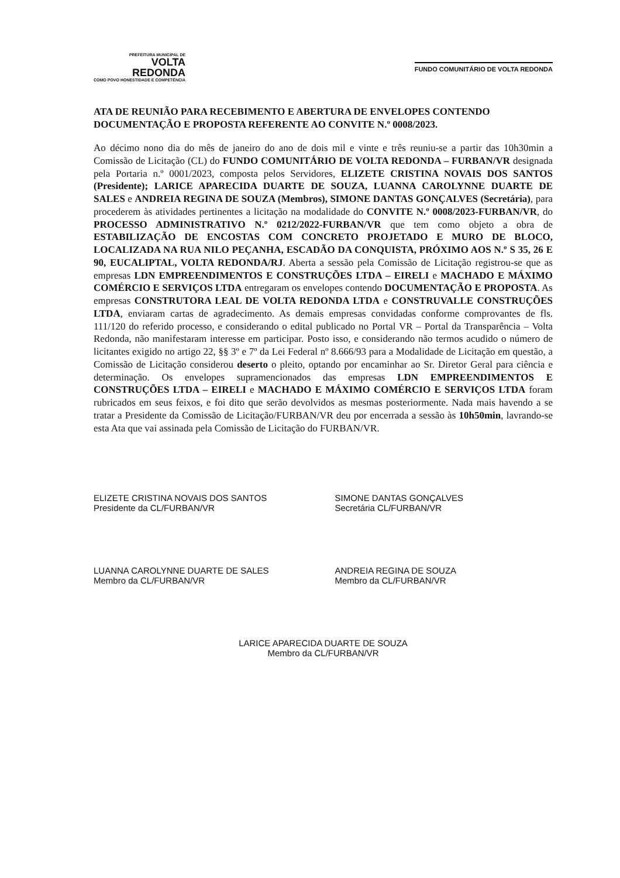PREFEITURA MUNICIPAL DE
VOLTA
REDONDA
COMO POVO HONESTIDADE E COMPETÊNCIA
FUNDO COMUNITÁRIO DE VOLTA REDONDA
ATA DE REUNIÃO PARA RECEBIMENTO E ABERTURA DE ENVELOPES CONTENDO DOCUMENTAÇÃO E PROPOSTA REFERENTE AO CONVITE N.º 0008/2023.
Ao décimo nono dia do mês de janeiro do ano de dois mil e vinte e três reuniu-se a partir das 10h30min a Comissão de Licitação (CL) do FUNDO COMUNITÁRIO DE VOLTA REDONDA – FURBAN/VR designada pela Portaria n.º 0001/2023, composta pelos Servidores, ELIZETE CRISTINA NOVAIS DOS SANTOS (Presidente); LARICE APARECIDA DUARTE DE SOUZA, LUANNA CAROLYNNE DUARTE DE SALES e ANDREIA REGINA DE SOUZA (Membros), SIMONE DANTAS GONÇALVES (Secretária), para procederem às atividades pertinentes a licitação na modalidade do CONVITE N.º 0008/2023-FURBAN/VR, do PROCESSO ADMINISTRATIVO N.º 0212/2022-FURBAN/VR que tem como objeto a obra de ESTABILIZAÇÃO DE ENCOSTAS COM CONCRETO PROJETADO E MURO DE BLOCO, LOCALIZADA NA RUA NILO PEÇANHA, ESCADÃO DA CONQUISTA, PRÓXIMO AOS N.º S 35, 26 E 90, EUCALIPTAL, VOLTA REDONDA/RJ. Aberta a sessão pela Comissão de Licitação registrou-se que as empresas LDN EMPREENDIMENTOS E CONSTRUÇÕES LTDA – EIRELI e MACHADO E MÁXIMO COMÉRCIO E SERVIÇOS LTDA entregaram os envelopes contendo DOCUMENTAÇÃO E PROPOSTA. As empresas CONSTRUTORA LEAL DE VOLTA REDONDA LTDA e CONSTRUVALLE CONSTRUÇÕES LTDA, enviaram cartas de agradecimento. As demais empresas convidadas conforme comprovantes de fls. 111/120 do referido processo, e considerando o edital publicado no Portal VR – Portal da Transparência – Volta Redonda, não manifestaram interesse em participar. Posto isso, e considerando não termos acudido o número de licitantes exigido no artigo 22, §§ 3º e 7º da Lei Federal nº 8.666/93 para a Modalidade de Licitação em questão, a Comissão de Licitação considerou deserto o pleito, optando por encaminhar ao Sr. Diretor Geral para ciência e determinação. Os envelopes supramencionados das empresas LDN EMPREENDIMENTOS E CONSTRUÇÕES LTDA – EIRELI e MACHADO E MÁXIMO COMÉRCIO E SERVIÇOS LTDA foram rubricados em seus feixos, e foi dito que serão devolvidos as mesmas posteriormente. Nada mais havendo a se tratar a Presidente da Comissão de Licitação/FURBAN/VR deu por encerrada a sessão às 10h50min, lavrando-se esta Ata que vai assinada pela Comissão de Licitação do FURBAN/VR.
ELIZETE CRISTINA NOVAIS DOS SANTOS
Presidente da CL/FURBAN/VR
SIMONE DANTAS GONÇALVES
Secretária CL/FURBAN/VR
LUANNA CAROLYNNE DUARTE DE SALES
Membro da CL/FURBAN/VR
ANDREIA REGINA DE SOUZA
Membro da CL/FURBAN/VR
LARICE APARECIDA DUARTE DE SOUZA
Membro da CL/FURBAN/VR